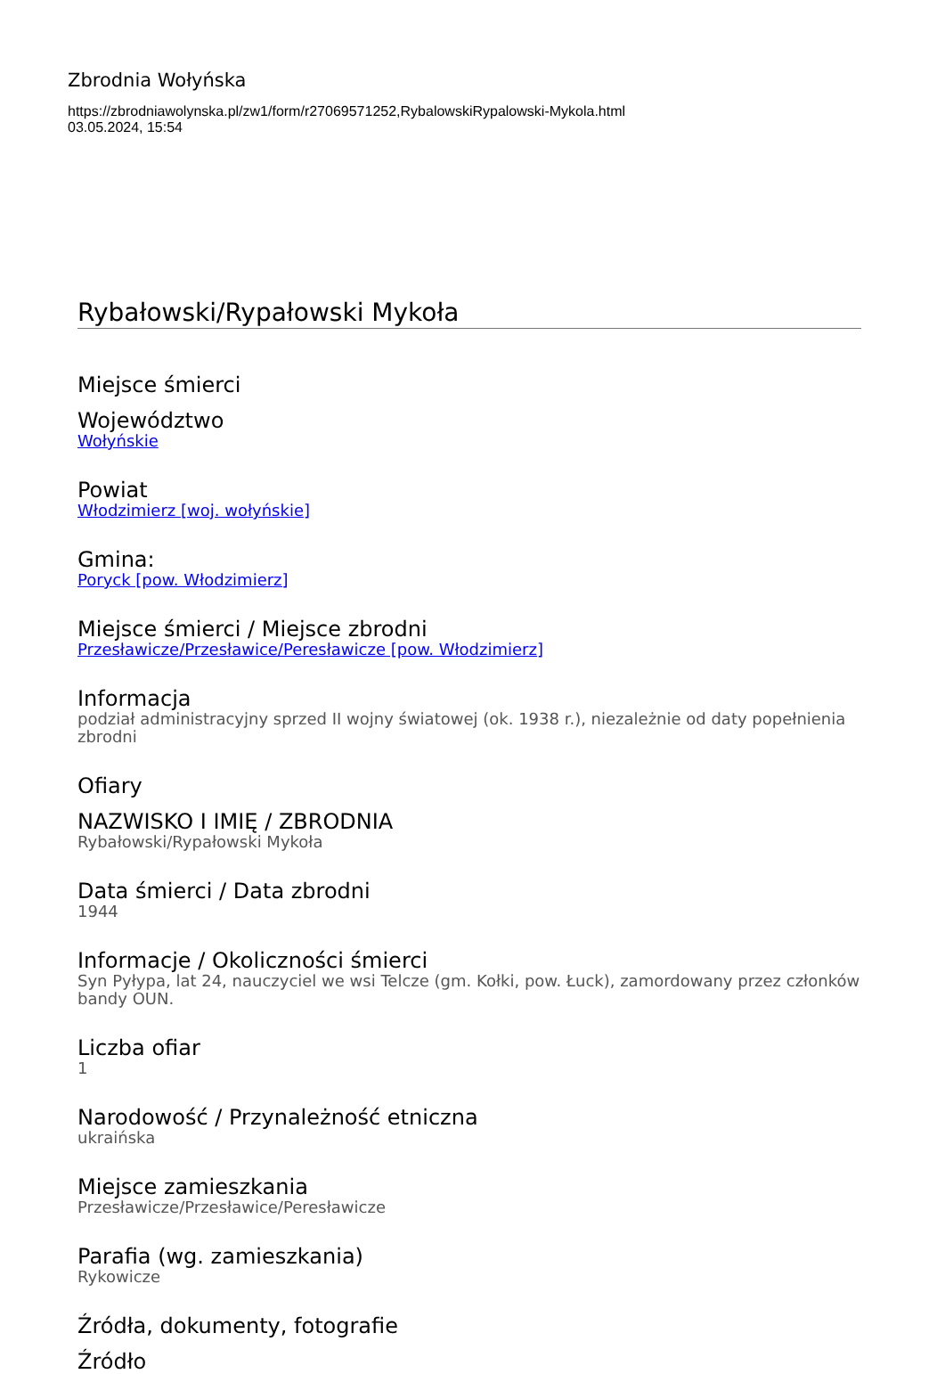Zbrodnia Wołyńska
https://zbrodniawolynska.pl/zw1/form/r27069571252,RybalowskiRypalowski-Mykola.html
03.05.2024, 15:54
Rybałowski/Rypałowski Mykoła
Miejsce śmierci
Województwo
Wołyńskie
Powiat
Włodzimierz [woj. wołyńskie]
Gmina:
Poryck [pow. Włodzimierz]
Miejsce śmierci / Miejsce zbrodni
Przesławicze/Przesławice/Peresławicze [pow. Włodzimierz]
Informacja
podział administracyjny sprzed II wojny światowej (ok. 1938 r.), niezależnie od daty popełnienia zbrodni
Ofiary
NAZWISKO I IMIĘ / ZBRODNIA
Rybałowski/Rypałowski Mykoła
Data śmierci / Data zbrodni
1944
Informacje / Okoliczności śmierci
Syn Pyłypa, lat 24, nauczyciel we wsi Telcze (gm. Kołki, pow. Łuck), zamordowany przez członków bandy OUN.
Liczba ofiar
1
Narodowość / Przynależność etniczna
ukraińska
Miejsce zamieszkania
Przesławicze/Przesławice/Peresławicze
Parafia (wg. zamieszkania)
Rykowicze
Źródła, dokumenty, fotografie
Źródło